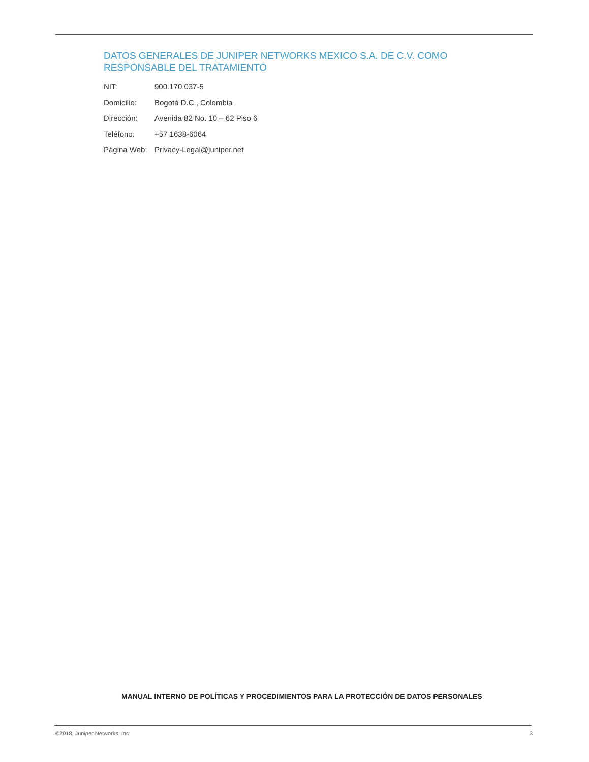DATOS GENERALES DE JUNIPER NETWORKS MEXICO S.A. DE C.V. COMO RESPONSABLE DEL TRATAMIENTO
| NIT: | 900.170.037-5 |
| Domicilio: | Bogotá D.C., Colombia |
| Dirección: | Avenida 82 No. 10 – 62 Piso 6 |
| Teléfono: | +57 1638-6064 |
| Página Web: | Privacy-Legal@juniper.net |
MANUAL INTERNO DE POLÍTICAS Y PROCEDIMIENTOS PARA LA PROTECCIÓN DE DATOS PERSONALES
©2018, Juniper Networks, Inc. 3